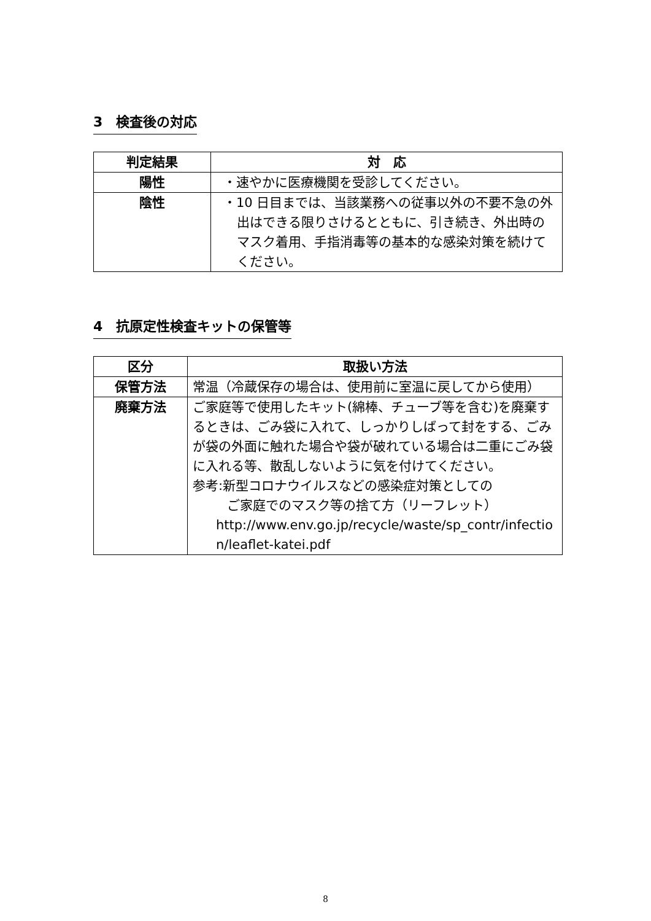3　検査後の対応
| 判定結果 | 対 応 |
| --- | --- |
| 陽性 | ・速やかに医療機関を受診してください。 |
| 陰性 | ・10 日目までは、当該業務への従事以外の不要不急の外出はできる限りさけるとともに、引き続き、外出時のマスク着用、手指消毒等の基本的な感染対策を続けてください。 |
4　抗原定性検査キットの保管等
| 区分 | 取扱い方法 |
| --- | --- |
| 保管方法 | 常温（冷蔵保存の場合は、使用前に室温に戻してから使用） |
| 廃棄方法 | ご家庭等で使用したキット(綿棒、チューブ等を含む)を廃棄するときは、ごみ袋に入れて、しっかりしばって封をする、ごみが袋の外面に触れた場合や袋が破れている場合は二重にごみ袋に入れる等、散乱しないように気を付けてください。 参考:新型コロナウイルスなどの感染症対策としての ご家庭でのマスク等の捨て方（リーフレット） http://www.env.go.jp/recycle/waste/sp_contr/infection/leaflet-katei.pdf |
8